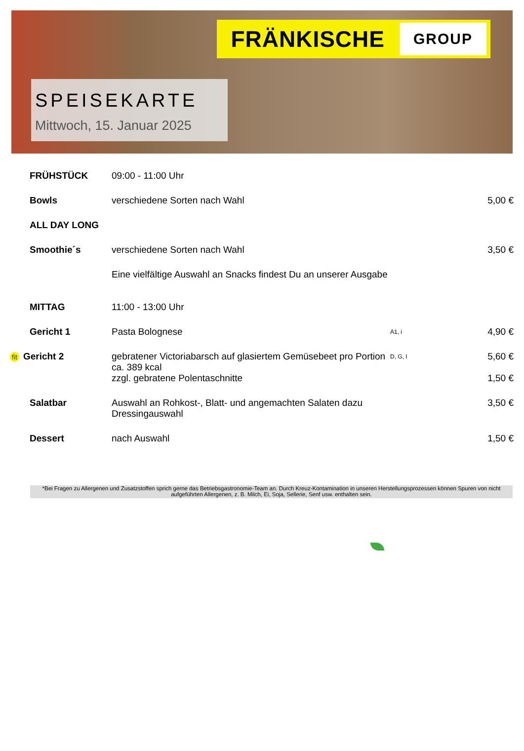FRÄNKISCHE GROUP
SPEISEKARTE
Mittwoch, 15. Januar 2025
| FRÜHSTÜCK | 09:00 - 11:00 Uhr | | |
| Bowls | verschiedene Sorten nach Wahl | | 5,00 € |
| ALL DAY LONG | | | |
| Smoothie´s | verschiedene Sorten nach Wahl | | 3,50 € |
| | Eine vielfältige Auswahl an Snacks findest Du an unserer Ausgabe | | |
| MITTAG | 11:00 - 13:00 Uhr | | |
| Gericht 1 | Pasta Bolognese | A1, i | 4,90 € |
| fit Gericht 2 | gebratener Victoriabarsch auf glasiertem Gemüsebeet pro Portion ca. 389 kcal zzgl. gebratene Polentaschnitte | D, G, I | 5,60 € 1,50 € |
| Salatbar | Auswahl an Rohkost-, Blatt- und angemachten Salaten dazu Dressingauswahl | | 3,50 € |
| Dessert | nach Auswahl | | 1,50 € |
*Bei Fragen zu Allergenen und Zusatzstoffen sprich gerne das Betriebsgastronomie-Team an. Durch Kreuz-Kontamination in unseren Herstellungsprozessen können Spuren von nicht aufgeführten Allergenen, z. B. Milch, Ei, Soja, Sellerie, Senf usw. enthalten sein.